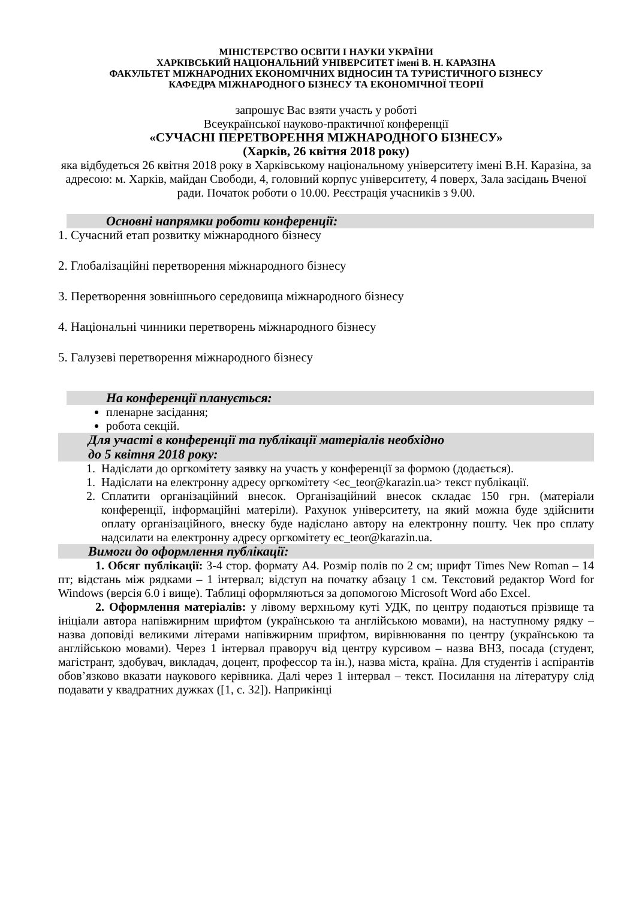МІНІСТЕРСТВО ОСВІТИ І НАУКИ УКРАЇНИ
ХАРКІВСЬКИЙ НАЦІОНАЛЬНИЙ УНІВЕРСИТЕТ імені В. Н. КАРАЗІНА
ФАКУЛЬТЕТ МІЖНАРОДНИХ ЕКОНОМІЧНИХ ВІДНОСИН ТА ТУРИСТИЧНОГО БІЗНЕСУ
КАФЕДРА МІЖНАРОДНОГО БІЗНЕСУ ТА ЕКОНОМІЧНОЇ ТЕОРІЇ
запрошує Вас взяти участь у роботі
Всеукраїнської науково-практичної конференції
«СУЧАСНІ ПЕРЕТВОРЕННЯ МІЖНАРОДНОГО БІЗНЕСУ»
(Харків, 26 квітня 2018 року)
яка відбудеться 26 квітня 2018 року в Харківському національному університету імені В.Н. Каразіна, за адресою: м. Харків, майдан Свободи, 4, головний корпус університету, 4 поверх, Зала засідань Вченої ради. Початок роботи о 10.00. Реєстрація учасників з 9.00.
Основні напрямки роботи конференції:
1. Сучасний етап розвитку міжнародного бізнесу
2. Глобалізаційні перетворення міжнародного бізнесу
3. Перетворення зовнішнього середовища міжнародного бізнесу
4. Національні чинники перетворень міжнародного бізнесу
5. Галузеві перетворення міжнародного бізнесу
На конференції планується:
пленарне засідання;
робота секцій.
Для участі в конференції та публікації матеріалів необхідно
до 5 квітня 2018 року:
1. Надіслати до оргкомітету заявку на участь у конференції за формою (додається).
1. Надіслати на електронну адресу оргкомітету <ec_teor@karazin.ua> текст публікації.
2. Сплатити організаційний внесок. Організаційний внесок складає 150 грн. (матеріали конференції, інформаційні матеріли). Рахунок університету, на який можна буде здійснити оплату організаційного, внеску буде надіслано автору на електронну пошту. Чек про сплату надсилати на електронну адресу оргкомітету ec_teor@karazin.ua.
Вимоги до оформлення публікації:
1. Обсяг публікації: 3-4 стор. формату А4. Розмір полів по 2 см; шрифт Times New Roman – 14 пт; відстань між рядками – 1 інтервал; відступ на початку абзацу 1 см. Текстовий редактор Word for Windows (версія 6.0 і вище). Таблиці оформляються за допомогою Microsoft Word або Excel.
2. Оформлення матеріалів: у лівому верхньому куті УДК, по центру подаються прізвище та ініціали автора напівжирним шрифтом (українською та англійською мовами), на наступному рядку – назва доповіді великими літерами напівжирним шрифтом, вирівнювання по центру (українською та англійською мовами). Через 1 інтервал праворуч від центру курсивом – назва ВНЗ, посада (студент, магістрант, здобувач, викладач, доцент, профессор та ін.), назва міста, країна. Для студентів і аспірантів обов’язково вказати наукового керівника. Далі через 1 інтервал – текст. Посилання на літературу слід подавати у квадратних дужках ([1, с. 32]). Наприкінці